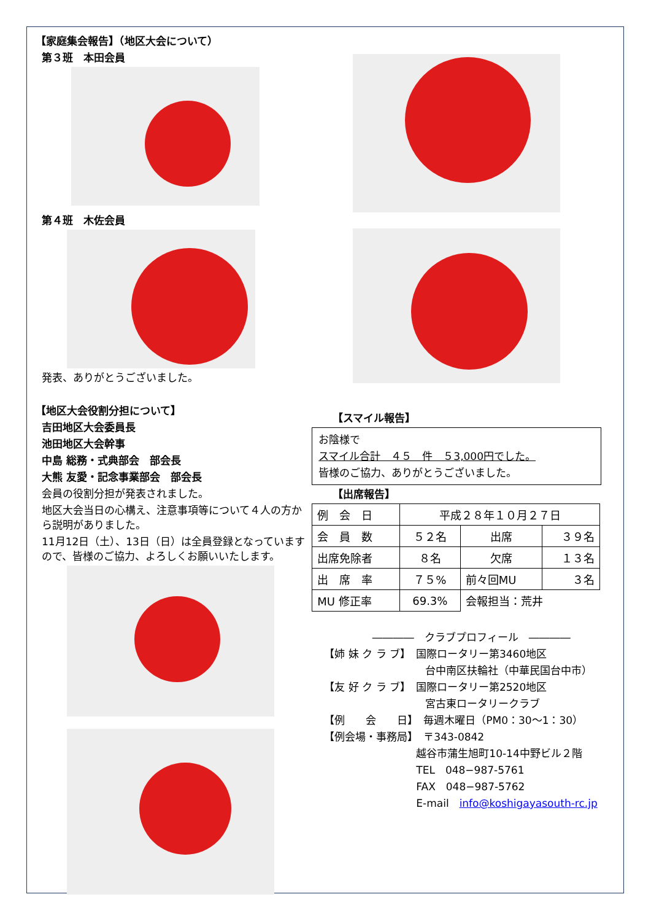【家庭集会報告】（地区大会について）
第３班　本田会員
第４班　木佐会員
発表、ありがとうございました。
【地区大会役割分担について】
吉田地区大会委員長
池田地区大会幹事
中島 総務・式典部会　部会長
大熊 友愛・記念事業部会　部会長
会員の役割分担が発表されました。
地区大会当日の心構え、注意事項等について４人の方から説明がありました。
11月12日（土）、13日（日）は全員登録となっていますので、皆様のご協力、よろしくお願いいたします。
【スマイル報告】
お陰様で
スマイル合計　４５　件　５3,000円でした。
皆様のご協力、ありがとうございました。
【出席報告】
| 例 会 日 | 平成２８年１０月２７日 | | |
| 会 員 数 | ５２名 | 出席 | ３９名 |
| 出席免除者 | ８名 | 欠席 | １３名 |
| 出 席 率 | ７５% | 前々回MU | ３名 |
| MU 修正率 | 69.3% | 会報担当：荒井 | |
――――　クラブプロフィール　――――
【姉 妹 ク ラ ブ】　国際ロータリー第3460地区
台中南区扶輪社（中華民国台中市）
【友 好 ク ラ ブ】　国際ロータリー第2520地区
宮古東ロータリークラブ
【例　　会　　日】　毎週木曜日（PM0：30〜1：30）
【例会場・事務局】　〒343-0842
越谷市蒲生旭町10-14中野ビル２階
TEL　048−987-5761
FAX　048−987-5762
E-mail　info@koshigayasouth-rc.jp